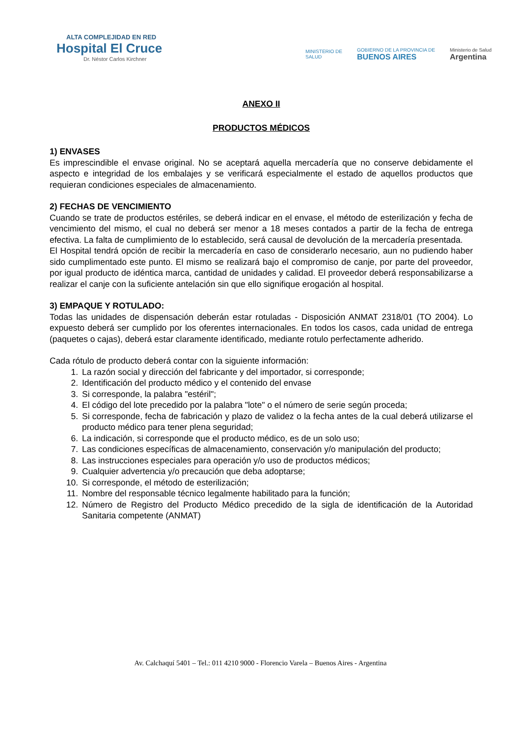ALTA COMPLEJIDAD EN RED
Hospital El Cruce
Dr. Néstor Carlos Kirchner
MINISTERIO DE
SALUD
GOBIERNO DE LA PROVINCIA DE
BUENOS AIRES
Ministerio de Salud
Argentina
ANEXO II
PRODUCTOS MÉDICOS
1) ENVASES
Es imprescindible el envase original. No se aceptará aquella mercadería que no conserve debidamente el aspecto e integridad de los embalajes y se verificará especialmente el estado de aquellos productos que requieran condiciones especiales de almacenamiento.
2) FECHAS DE VENCIMIENTO
Cuando se trate de productos estériles, se deberá indicar en el envase, el método de esterilización y fecha de vencimiento del mismo, el cual no deberá ser menor a 18 meses contados a partir de la fecha de entrega efectiva. La falta de cumplimiento de lo establecido, será causal de devolución de la mercadería presentada.
El Hospital tendrá opción de recibir la mercadería en caso de considerarlo necesario, aun no pudiendo haber sido cumplimentado este punto. El mismo se realizará bajo el compromiso de canje, por parte del proveedor, por igual producto de idéntica marca, cantidad de unidades y calidad. El proveedor deberá responsabilizarse a realizar el canje con la suficiente antelación sin que ello signifique erogación al hospital.
3) EMPAQUE Y ROTULADO:
Todas las unidades de dispensación deberán estar rotuladas - Disposición ANMAT 2318/01 (TO 2004). Lo expuesto deberá ser cumplido por los oferentes internacionales. En todos los casos, cada unidad de entrega (paquetes o cajas), deberá estar claramente identificado, mediante rotulo perfectamente adherido.
Cada rótulo de producto deberá contar con la siguiente información:
1. La razón social y dirección del fabricante y del importador, si corresponde;
2. Identificación del producto médico y el contenido del envase
3. Si corresponde, la palabra "estéril";
4. El código del lote precedido por la palabra "lote" o el número de serie según proceda;
5. Si corresponde, fecha de fabricación y plazo de validez o la fecha antes de la cual deberá utilizarse el producto médico para tener plena seguridad;
6. La indicación, si corresponde que el producto médico, es de un solo uso;
7. Las condiciones específicas de almacenamiento, conservación y/o manipulación del producto;
8. Las instrucciones especiales para operación y/o uso de productos médicos;
9. Cualquier advertencia y/o precaución que deba adoptarse;
10. Si corresponde, el método de esterilización;
11. Nombre del responsable técnico legalmente habilitado para la función;
12. Número de Registro del Producto Médico precedido de la sigla de identificación de la Autoridad Sanitaria competente (ANMAT)
Av. Calchaquí 5401 – Tel.: 011 4210 9000 - Florencio Varela – Buenos Aires - Argentina